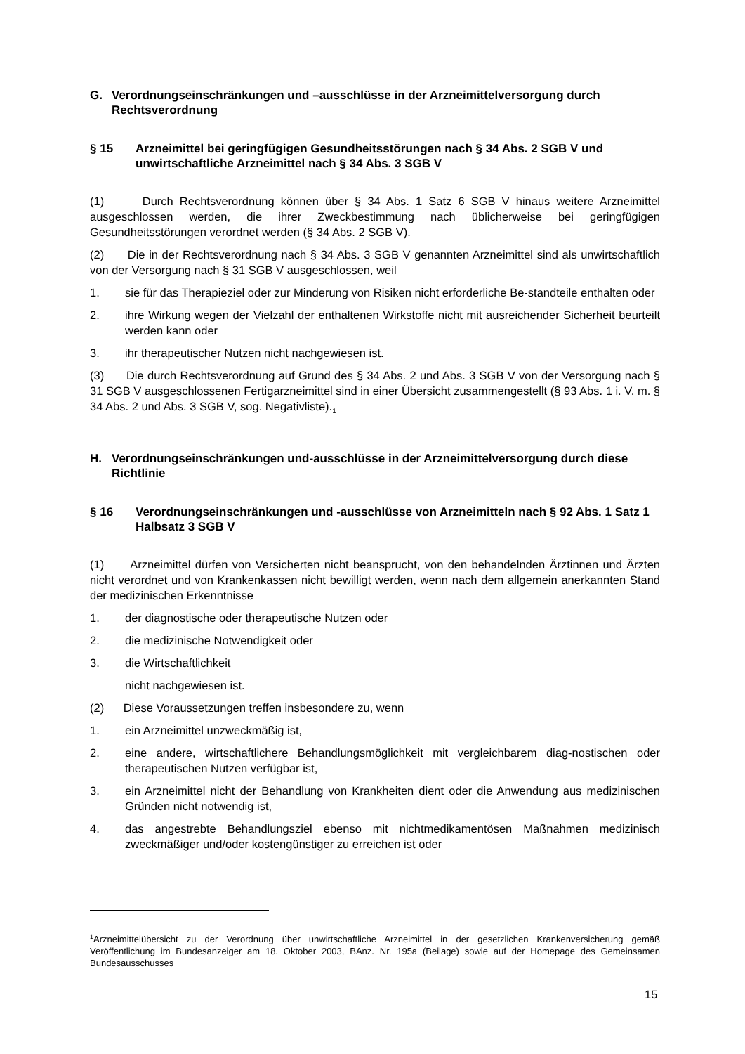G. Verordnungseinschränkungen und –ausschlüsse in der Arzneimittelversorgung durch Rechtsverordnung
§ 15 Arzneimittel bei geringfügigen Gesundheitsstörungen nach § 34 Abs. 2 SGB V und unwirtschaftliche Arzneimittel nach § 34 Abs. 3 SGB V
(1) Durch Rechtsverordnung können über § 34 Abs. 1 Satz 6 SGB V hinaus weitere Arzneimittel ausgeschlossen werden, die ihrer Zweckbestimmung nach üblicherweise bei geringfügigen Gesundheitsstörungen verordnet werden (§ 34 Abs. 2 SGB V).
(2) Die in der Rechtsverordnung nach § 34 Abs. 3 SGB V genannten Arzneimittel sind als unwirtschaftlich von der Versorgung nach § 31 SGB V ausgeschlossen, weil
1. sie für das Therapieziel oder zur Minderung von Risiken nicht erforderliche Be-standteile enthalten oder
2. ihre Wirkung wegen der Vielzahl der enthaltenen Wirkstoffe nicht mit ausreichender Sicherheit beurteilt werden kann oder
3. ihr therapeutischer Nutzen nicht nachgewiesen ist.
(3) Die durch Rechtsverordnung auf Grund des § 34 Abs. 2 und Abs. 3 SGB V von der Versorgung nach § 31 SGB V ausgeschlossenen Fertigarzneimittel sind in einer Übersicht zusammengestellt (§ 93 Abs. 1 i. V. m. § 34 Abs. 2 und Abs. 3 SGB V, sog. Negativliste).<sub>1</sub>
H. Verordnungseinschränkungen und-ausschlüsse in der Arzneimittelversorgung durch diese Richtlinie
§ 16 Verordnungseinschränkungen und -ausschlüsse von Arzneimitteln nach § 92 Abs. 1 Satz 1 Halbsatz 3 SGB V
(1) Arzneimittel dürfen von Versicherten nicht beansprucht, von den behandelnden Ärztinnen und Ärzten nicht verordnet und von Krankenkassen nicht bewilligt werden, wenn nach dem allgemein anerkannten Stand der medizinischen Erkenntnisse
1. der diagnostische oder therapeutische Nutzen oder
2. die medizinische Notwendigkeit oder
3. die Wirtschaftlichkeit
nicht nachgewiesen ist.
(2) Diese Voraussetzungen treffen insbesondere zu, wenn
1. ein Arzneimittel unzweckmäßig ist,
2. eine andere, wirtschaftlichere Behandlungsmöglichkeit mit vergleichbarem diag-nostischen oder therapeutischen Nutzen verfügbar ist,
3. ein Arzneimittel nicht der Behandlung von Krankheiten dient oder die Anwendung aus medizinischen Gründen nicht notwendig ist,
4. das angestrebte Behandlungsziel ebenso mit nichtmedikamentösen Maßnahmen medizinisch zweckmäßiger und/oder kostengünstiger zu erreichen ist oder
<sup>1</sup> Arzneimittelübersicht zu der Verordnung über unwirtschaftliche Arzneimittel in der gesetzlichen Krankenversicherung gemäß Veröffentlichung im Bundesanzeiger am 18. Oktober 2003, BAnz. Nr. 195a (Beilage) sowie auf der Homepage des Gemeinsamen Bundesausschusses
15